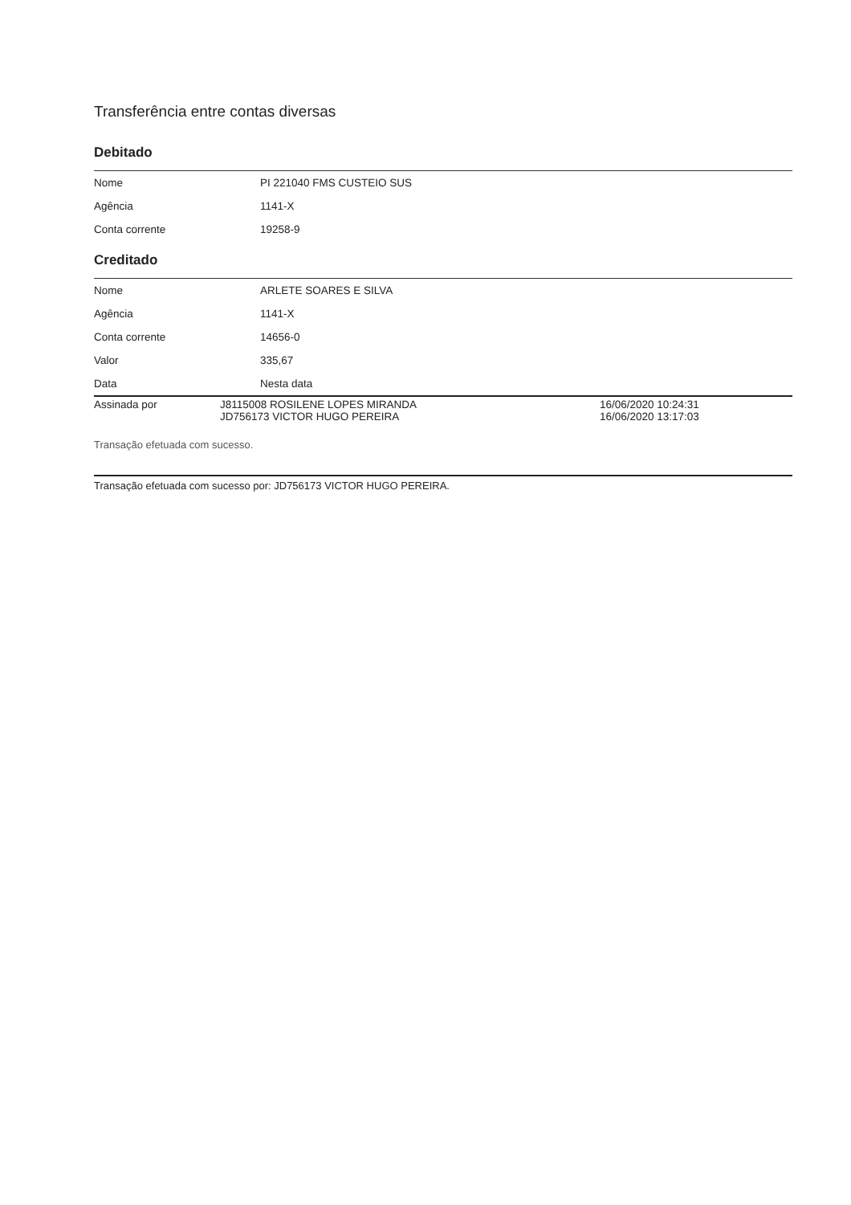Transferência entre contas diversas
Debitado
| Nome | PI 221040 FMS CUSTEIO SUS |
| Agência | 1141-X |
| Conta corrente | 19258-9 |
Creditado
| Nome | ARLETE SOARES E SILVA |
| Agência | 1141-X |
| Conta corrente | 14656-0 |
| Valor | 335,67 |
| Data | Nesta data |
| Assinada por | J8115008 ROSILENE LOPES MIRANDA JD756173 VICTOR HUGO PEREIRA | 16/06/2020 10:24:31 16/06/2020 13:17:03 |
Transação efetuada com sucesso.
Transação efetuada com sucesso por: JD756173 VICTOR HUGO PEREIRA.